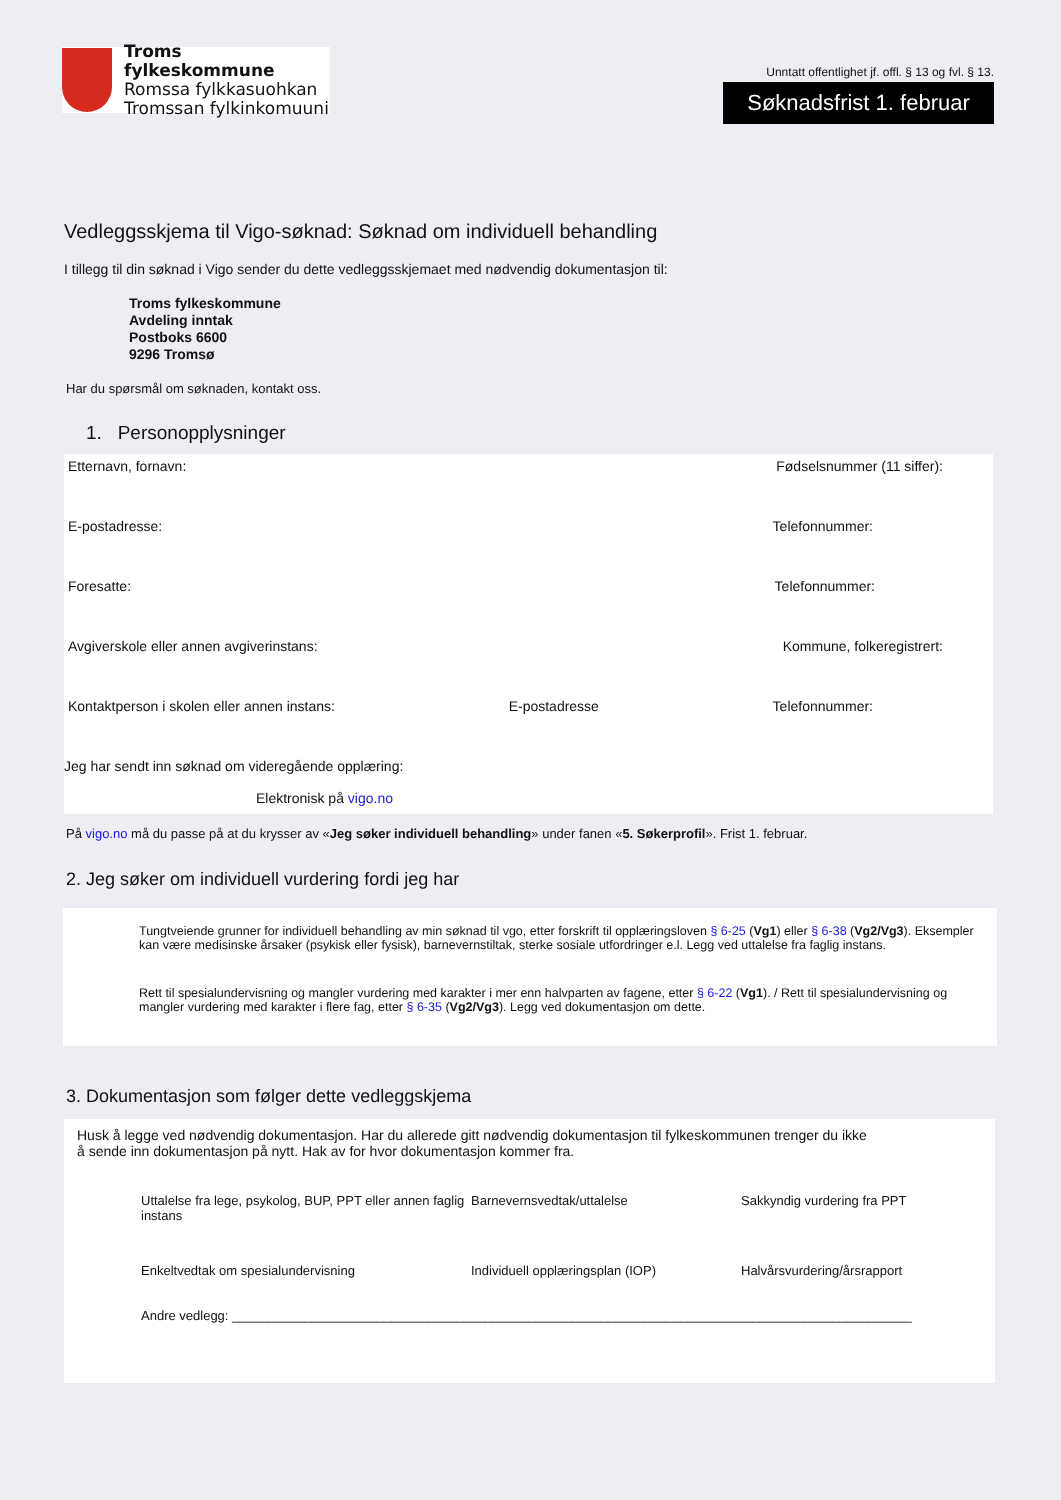Troms fylkeskommune
Romssa fylkkasuohkan
Tromssan fylkinkomuuni
Unntatt offentlighet jf. offl. § 13 og fvl. § 13.
Søknadsfrist 1. februar
Vedleggsskjema til Vigo-søknad: Søknad om individuell behandling
I tillegg til din søknad i Vigo sender du dette vedleggsskjemaet med nødvendig dokumentasjon til:
Troms fylkeskommune
Avdeling inntak
Postboks 6600
9296 Tromsø
Har du spørsmål om søknaden, kontakt oss.
1. Personopplysninger
Etternavn, fornavn: Fødselsnummer (11 siffer):
E-postadresse: Telefonnummer:
Foresatte: Telefonnummer:
Avgiverskole eller annen avgiverinstans: Kommune, folkeregistrert:
Kontaktperson i skolen eller annen instans: E-postadresse Telefonnummer:
Jeg har sendt inn søknad om videregående opplæring:
Elektronisk på vigo.no
På vigo.no må du passe på at du krysser av «Jeg søker individuell behandling» under fanen «5. Søkerprofil». Frist 1. februar.
2. Jeg søker om individuell vurdering fordi jeg har
Tungtveiende grunner for individuell behandling av min søknad til vgo, etter forskrift til opplæringsloven § 6-25 (Vg1) eller § 6-38 (Vg2/Vg3). Eksempler kan være medisinske årsaker (psykisk eller fysisk), barnevernstiltak, sterke sosiale utfordringer e.l. Legg ved uttalelse fra faglig instans.
Rett til spesialundervisning og mangler vurdering med karakter i mer enn halvparten av fagene, etter § 6-22 (Vg1). / Rett til spesialundervisning og mangler vurdering med karakter i flere fag, etter § 6-35 (Vg2/Vg3). Legg ved dokumentasjon om dette.
3. Dokumentasjon som følger dette vedleggskjema
Husk å legge ved nødvendig dokumentasjon. Har du allerede gitt nødvendig dokumentasjon til fylkeskommunen trenger du ikke å sende inn dokumentasjon på nytt. Hak av for hvor dokumentasjon kommer fra.
Uttalelse fra lege, psykolog, BUP, PPT eller annen faglig instans Barnevernsvedtak/uttalelse Sakkyndig vurdering fra PPT Enkeltvedtak om spesialundervisning Individuell opplæringsplan (IOP) Halvårsvurdering/årsrapport
Andre vedlegg: ______________________________________________________________________________________________